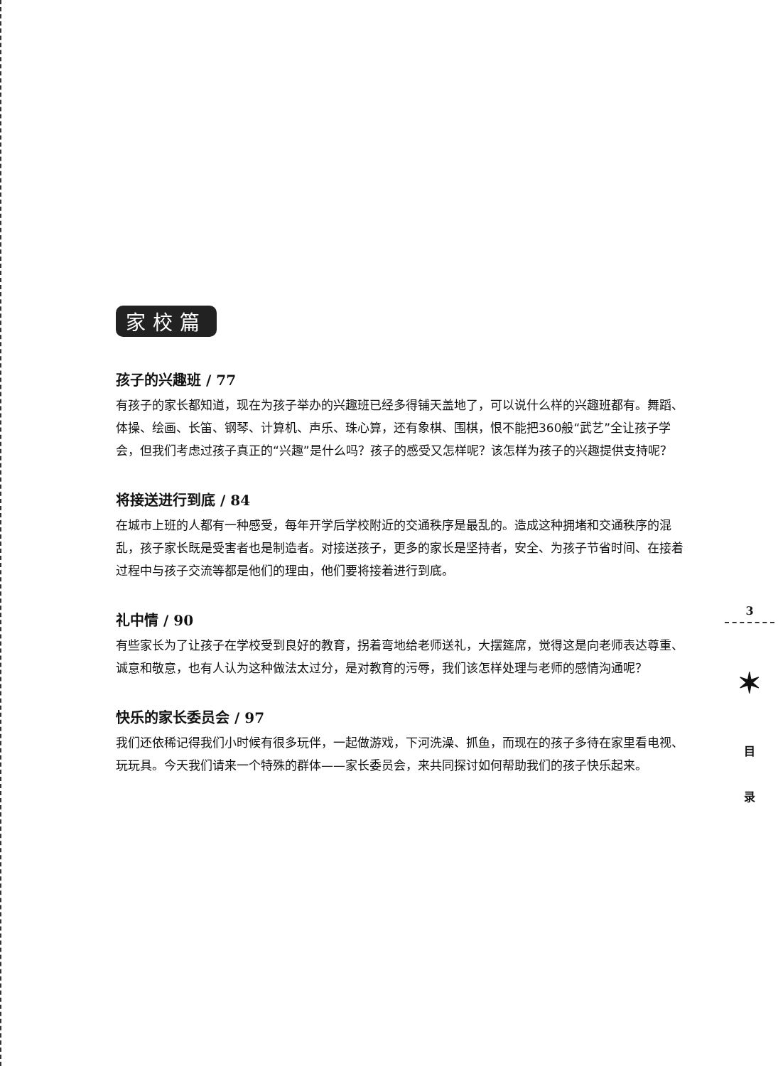家校篇
孩子的兴趣班 / 77
有孩子的家长都知道，现在为孩子举办的兴趣班已经多得铺天盖地了，可以说什么样的兴趣班都有。舞蹈、体操、绘画、长笛、钢琴、计算机、声乐、珠心算，还有象棋、围棋，恨不能把360般“武艺”全让孩子学会，但我们考虑过孩子真正的“兴趣”是什么吗？孩子的感受又怎样呢？该怎样为孩子的兴趣提供支持呢？
将接送进行到底 / 84
在城市上班的人都有一种感受，每年开学后学校附近的交通秩序是最乱的。造成这种拥堵和交通秩序的混乱，孩子家长既是受害者也是制造者。对接送孩子，更多的家长是坚持者，安全、为孩子节省时间、在接着过程中与孩子交流等都是他们的理由，他们要将接着进行到底。
礼中情 / 90
有些家长为了让孩子在学校受到良好的教育，拐着弯地给老师送礼，大摆筵席，觉得这是向老师表达尊重、诚意和敬意，也有人认为这种做法太过分，是对教育的污辱，我们该怎样处理与老师的感情沟通呢？
快乐的家长委员会 / 97
我们还依稀记得我们小时候有很多玩伴，一起做游戏，下河洗澡、抓鱼，而现在的孩子多待在家里看电视、玩玩具。今天我们请来一个特殊的群体——家长委员会，来共同探讨如何帮助我们的孩子快乐起来。
3
✶
目
录